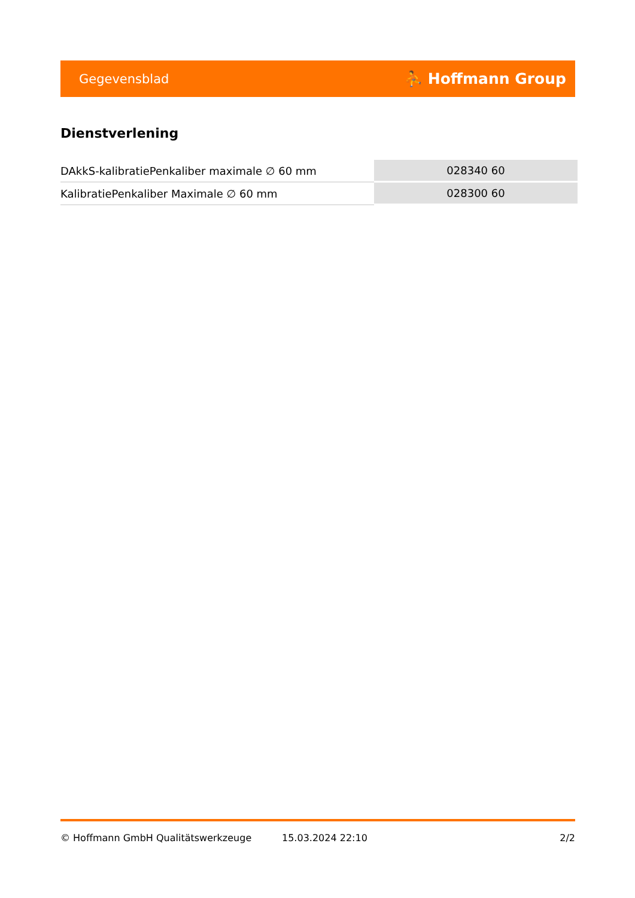Gegevensblad ⛹ Hoffmann Group
Dienstverlening
| DAkkS-kalibratiePenkaliber maximale ∅ 60 mm | 028340 60 |
| KalibratiePenkaliber Maximale ∅ 60 mm | 028300 60 |
© Hoffmann GmbH Qualitätswerkzeuge 15.03.2024 22:10 2/2